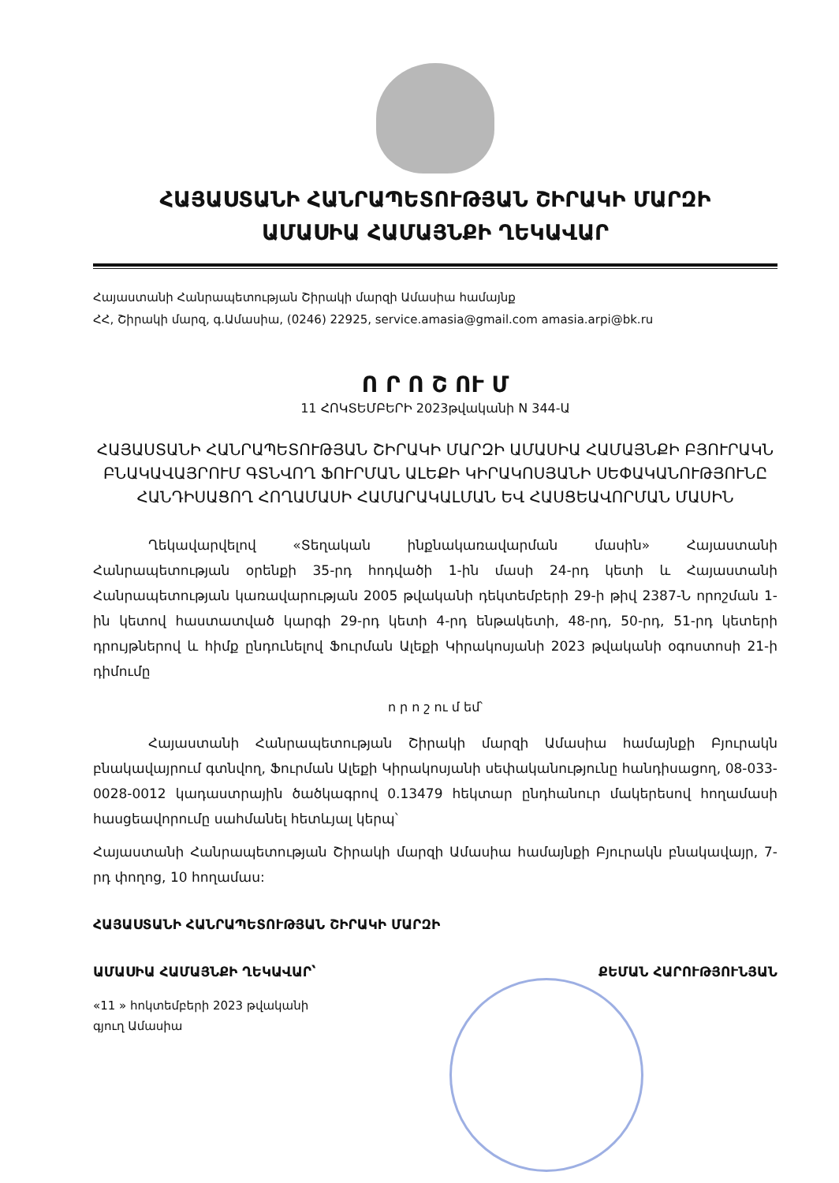ՀԱՅԱՍՏԱՆԻ ՀԱՆՐԱՊԵՏՈՒԹՅԱՆ ՇԻՐԱԿԻ ՄԱՐԶԻ
ԱՄԱՍԻԱ ՀԱՄԱՅՆՔԻ ՂԵԿԱՎԱՐ
Հայաստանի Հանրապետության Շիրակի մարզի Ամասիա համայնք
ՀՀ, Շիրակի մարզ, գ.Ամասիա, (0246) 22925, service.amasia@gmail.com amasia.arpi@bk.ru
Ո Ր Ո Շ ՈՒ Մ
11 ՀՈԿՏԵՄԲԵՐԻ 2023թվականի N 344-Ա
ՀԱՅԱՍՏԱՆԻ ՀԱՆՐԱՊԵՏՈՒԹՅԱՆ ՇԻՐԱԿԻ ՄԱՐԶԻ ԱՄԱՍԻԱ ՀԱՄԱՅՆՔԻ ԲՅՈՒՐԱԿՆ ԲՆԱԿԱՎԱՅՐՈՒՄ ԳՏՆՎՈՂ ՖՈՒՐՄԱՆ ԱԼԵՔԻ ԿԻՐԱԿՈՍՅԱՆԻ ՍԵՓԱԿԱՆՈՒԹՅՈՒՆԸ ՀԱՆԴԻՍԱՑՈՂ ՀՈՂԱՄԱՍԻ ՀԱՄԱՐԱԿԱԼՄԱՆ ԵՎ ՀԱՍՑԵԱՎՈՐՄԱՆ ՄԱՍԻՆ
Ղեկավարվելով «Տեղական ինքնակառավարման մասին» Հայաստանի Հանրապետության օրենքի 35-րդ հոդվածի 1-ին մասի 24-րդ կետի և Հայաստանի Հանրապետության կառավարության 2005 թվականի դեկտեմբերի 29-ի թիվ 2387-Ն որոշման 1-ին կետով հաստատված կարգի 29-րդ կետի 4-րդ ենթակետի, 48-րդ, 50-րդ, 51-րդ կետերի դրույթներով և հիմք ընդունելով Ֆուրման Ալեքի Կիրակոսյանի 2023 թվականի օգոստոսի 21-ի դիմումը
ո ր ո շ ու մ եմ՝
Հայաստանի Հանրապետության Շիրակի մարզի Ամասիա համայնքի Բյուրակն բնակավայրում գտնվող, Ֆուրման Ալեքի Կիրակոսյանի սեփականությունը հանդիսացող, 08-033-0028-0012 կադաստրային ծածկագրով 0.13479 հեկտար ընդհանուր մակերեսով հողամասի հասցեավորումը սահմանել հետևյալ կերպ՝
Հայաստանի Հանրապետության Շիրակի մարզի Ամասիա համայնքի Բյուրակն բնակավայր, 7-րդ փողոց, 10 հողամաս:
ՀԱՅԱՍՏԱՆԻ ՀԱՆՐԱՊԵՏՈՒԹՅԱՆ ՇԻՐԱԿԻ ՄԱՐԶԻ
ԱՄԱՍԻԱ ՀԱՄԱՅՆՔԻ ՂԵԿԱՎԱՐ՝ ՔԵՄԱՆ ՀԱՐՈՒԹՅՈՒՆՅԱՆ
«11 » հոկտեմբերի 2023 թվականի
գյուղ Ամասիա